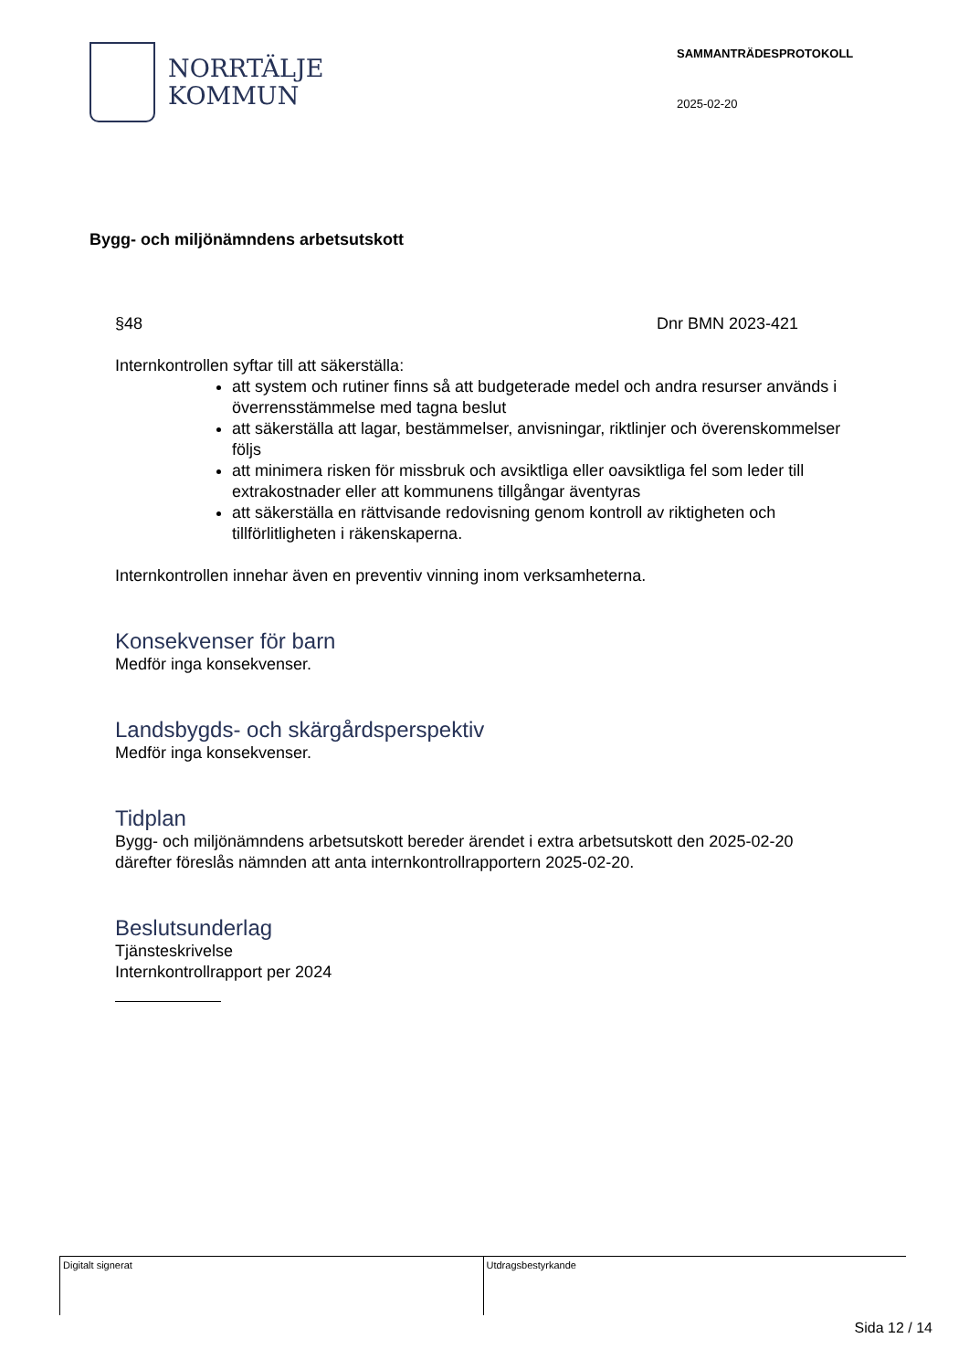NORRTÄLJE
KOMMUN
SAMMANTRÄDESPROTOKOLL
2025-02-20
Bygg- och miljönämndens arbetsutskott
§48 Dnr BMN 2023-421
Internkontrollen syftar till att säkerställa:
att system och rutiner finns så att budgeterade medel och andra resurser används i överrensstämmelse med tagna beslut
att säkerställa att lagar, bestämmelser, anvisningar, riktlinjer och överenskommelser följs
att minimera risken för missbruk och avsiktliga eller oavsiktliga fel som leder till extrakostnader eller att kommunens tillgångar äventyras
att säkerställa en rättvisande redovisning genom kontroll av riktigheten och tillförlitligheten i räkenskaperna.
Internkontrollen innehar även en preventiv vinning inom verksamheterna.
Konsekvenser för barn
Medför inga konsekvenser.
Landsbygds- och skärgårdsperspektiv
Medför inga konsekvenser.
Tidplan
Bygg- och miljönämndens arbetsutskott bereder ärendet i extra arbetsutskott den 2025-02-20 därefter föreslås nämnden att anta internkontrollrapportern 2025-02-20.
Beslutsunderlag
Tjänsteskrivelse
Internkontrollrapport per 2024
Digitalt signerat Utdragsbestyrkande
Sida 12 / 14